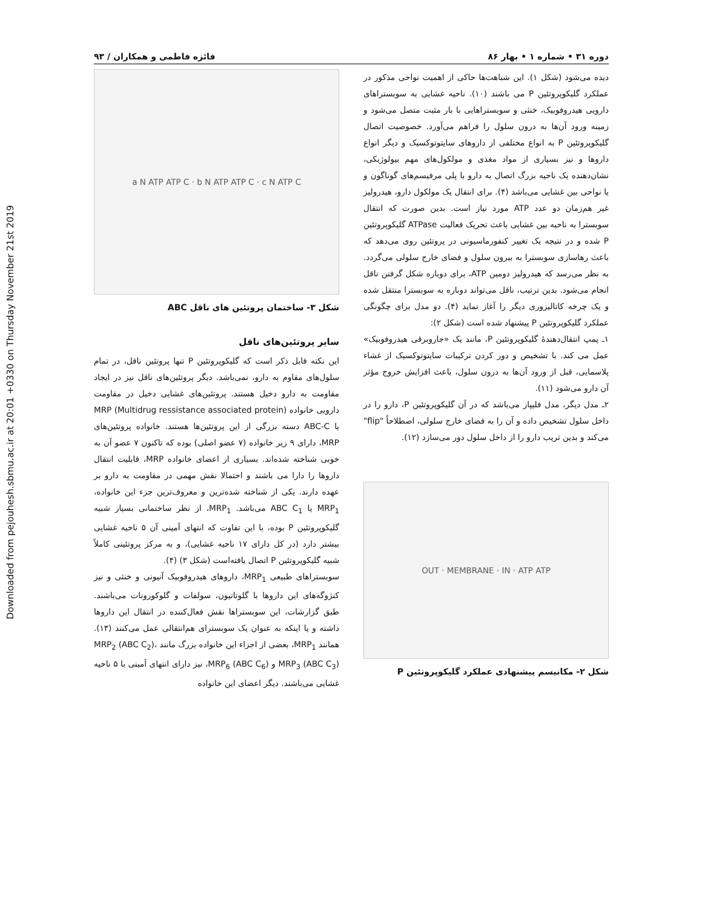Downloaded from pejouhesh.sbmu.ac.ir at 20:01 +0330 on Thursday November 21st 2019
دوره ۳۱ • شماره ۱ • بهار ۸۶ فائزه فاطمی و همکاران / ۹۳
دیده می‌شود (شکل ۱). این شباهت‌ها حاکی از اهمیت نواحی مذکور در عملکرد گلیکوپروتئین P می باشند (۱۰). ناحیه غشایی به سوبستراهای دارویی هیدروفوبیک، خنثی و سوبستراهایی با بار مثبت متصل می‌شود و زمینه ورود آن‌ها به درون سلول را فراهم می‌آورد. خصوصیت اتصال گلیکوپروتئین P به انواع مختلفی از داروهای سایتوتوکسیک و دیگر انواع داروها و نیز بسیاری از مواد مغذی و مولکول‌های مهم بیولوژیکی، نشان‌دهنده یک ناحیه بزرگ اتصال به دارو با پلی مرفیسم‌های گوناگون و یا نواحی بین غشایی می‌باشد (۴). برای انتقال یک مولکول دارو، هیدرولیز غیر هم‌زمان دو عدد ATP مورد نیاز است. بدین صورت که انتقال سوبسترا به ناحیه بین غشایی باعث تحریک فعالیت ATPase گلیکوپروتئین P شده و در نتیجه یک تغییر کنفورماسیونی در پروتئین روی می‌دهد که باعث رهاسازی سوبسترا به بیرون سلول و فضای خارج سلولی می‌گردد. به نظر می‌رسد که هیدرولیز دومین ATP، برای دوباره شکل گرفتن ناقل انجام می‌شود. بدین ترتیب، ناقل می‌تواند دوباره به سوبسترا منتقل شده و یک چرخه کاتالیزوری دیگر را آغاز نماید (۴). دو مدل برای چگونگی عملکرد گلیکوپروتئین P پیشنهاد شده است (شکل ۲):
۱ـ پمپ انتقال‌دهندهٔ گلیکوپروتئین P، مانند یک «جاروبرقی هیدروفوبیک» عمل می کند. با تشخیص و دور کردن ترکیبات سایتوتوکسیک از غشاء پلاسمایی، قبل از ورود آن‌ها به درون سلول، باعث افزایش خروج مؤثر آن دارو می‌شود (۱۱).
۲ـ مدل دیگر، مدل فلیپاز می‌باشد که در آن گلیکوپروتئین P، دارو را در داخل سلول تشخیص داده و آن را به فضای خارج سلولی، اصطلاحاً "flip" می‌کند و بدین تریب دارو را از داخل سلول دور می‌سازد (۱۲).
OUT · MEMBRANE · IN · ATP ATP
شکل ۲- مکانیسم پیشنهادی عملکرد گلیکوپروتئین P
a N ATP ATP C · b N ATP ATP C · c N ATP C
شکل ۳- ساختمان پروتئین های ناقل ABC
سایر پروتئین‌های ناقل
این نکته قابل ذکر است که گلیکوپروتئین P تنها پروتئین ناقل، در تمام سلول‌های مقاوم به دارو، نمی‌باشد. دیگر پروتئین‌های ناقل نیز در ایجاد مقاومت به دارو دخیل هستند. پروتئین‌های غشایی دخیل در مقاومت دارویی خانواده MRP (Multidrug ressistance associated protein) یا ABC-C دسته بزرگی از این پروتئین‌ها هستند. خانواده پروتئین‌های MRP، دارای ۹ زیر خانواده (۷ عضو اصلی) بوده که تاکنون ۷ عضو آن به خوبی شناخته شده‌اند. بسیاری از اعضای خانواده MRP، قابلیت انتقال داروها را دارا می باشند و احتمالا نقش مهمی در مقاومت به دارو بر عهده دارند. یکی از شناخته شده‌ترین و معروف‌ترین جزء این خانواده، MRP<sub>1</sub> یا ABC C<sub>1</sub> می‌باشد. MRP<sub>1</sub>، از نظر ساختمانی بسیار شبیه گلیکوپروتئین P بوده، با این تفاوت که انتهای آمینی آن ۵ ناحیه غشایی بیشتر دارد (در کل دارای ۱۷ ناحیه غشایی)، و به مرکز پروتئینی کاملاً شبیه گلیکوپروتئین P اتصال یافته‌است (شکل ۳) (۴).
سوبستراهای طبیعی MRP<sub>1</sub>، داروهای هیدروفوبیک آنیونی و خنثی و نیز کنژوگه‌های این داروها با گلوتاتیون، سولفات و گلوکورونات می‌باشند. طبق گزارشات، این سوبستراها نقش فعال‌کننده در انتقال این داروها داشته و یا اینکه به عنوان یک سوبسترای هم‌انتقالی عمل می‌کنند (۱۳). همانند MRP<sub>1</sub>، بعضی از اجزاء این خانواده بزرگ مانند MRP<sub>2</sub> (ABC C<sub>2</sub>)، MRP<sub>3</sub> (ABC C<sub>3</sub>) و MRP<sub>6</sub> (ABC C<sub>6</sub>)، نیز دارای انتهای آمینی با ۵ ناحیه غشایی می‌باشند. دیگر اعضای این خانواده